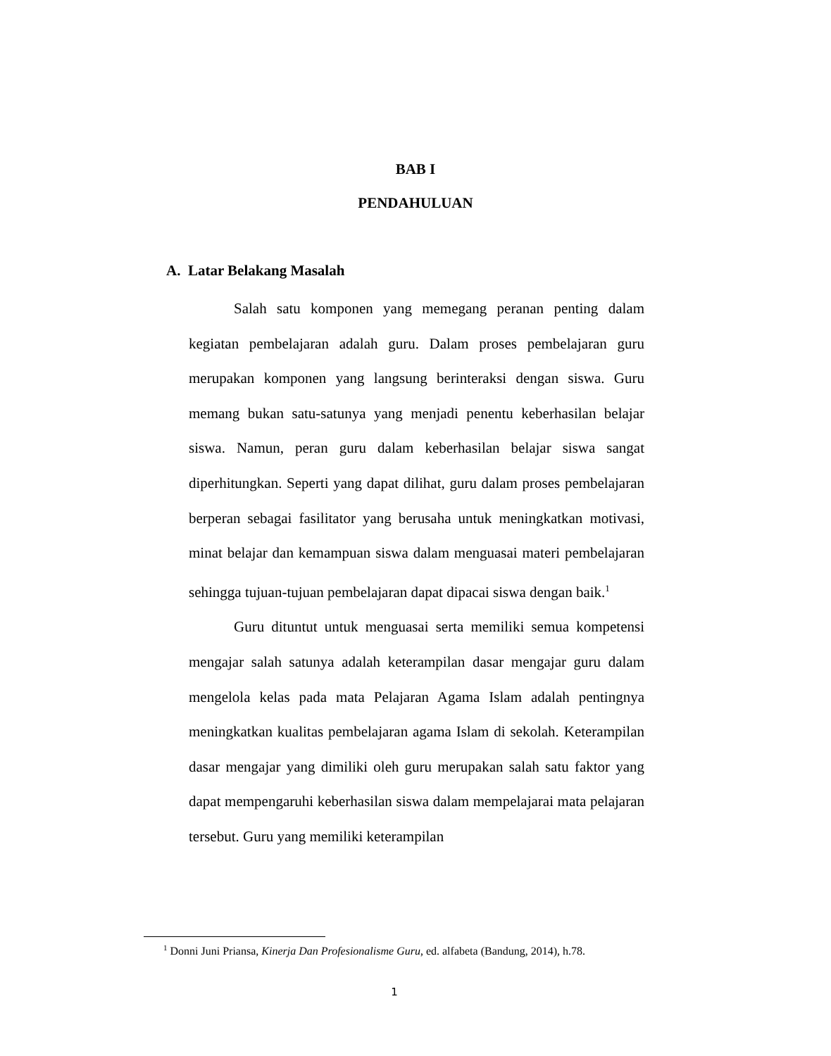BAB I
PENDAHULUAN
A. Latar Belakang Masalah
Salah satu komponen yang memegang peranan penting dalam kegiatan pembelajaran adalah guru. Dalam proses pembelajaran guru merupakan komponen yang langsung berinteraksi dengan siswa. Guru memang bukan satu-satunya yang menjadi penentu keberhasilan belajar siswa. Namun, peran guru dalam keberhasilan belajar siswa sangat diperhitungkan. Seperti yang dapat dilihat, guru dalam proses pembelajaran berperan sebagai fasilitator yang berusaha untuk meningkatkan motivasi, minat belajar dan kemampuan siswa dalam menguasai materi pembelajaran sehingga tujuan-tujuan pembelajaran dapat dipacai siswa dengan baik.<sup>1</sup>
Guru dituntut untuk menguasai serta memiliki semua kompetensi mengajar salah satunya adalah keterampilan dasar mengajar guru dalam mengelola kelas pada mata Pelajaran Agama Islam adalah pentingnya meningkatkan kualitas pembelajaran agama Islam di sekolah. Keterampilan dasar mengajar yang dimiliki oleh guru merupakan salah satu faktor yang dapat mempengaruhi keberhasilan siswa dalam mempelajarai mata pelajaran tersebut. Guru yang memiliki keterampilan
<sup>1</sup> Donni Juni Priansa, Kinerja Dan Profesionalisme Guru, ed. alfabeta (Bandung, 2014), h.78.
1